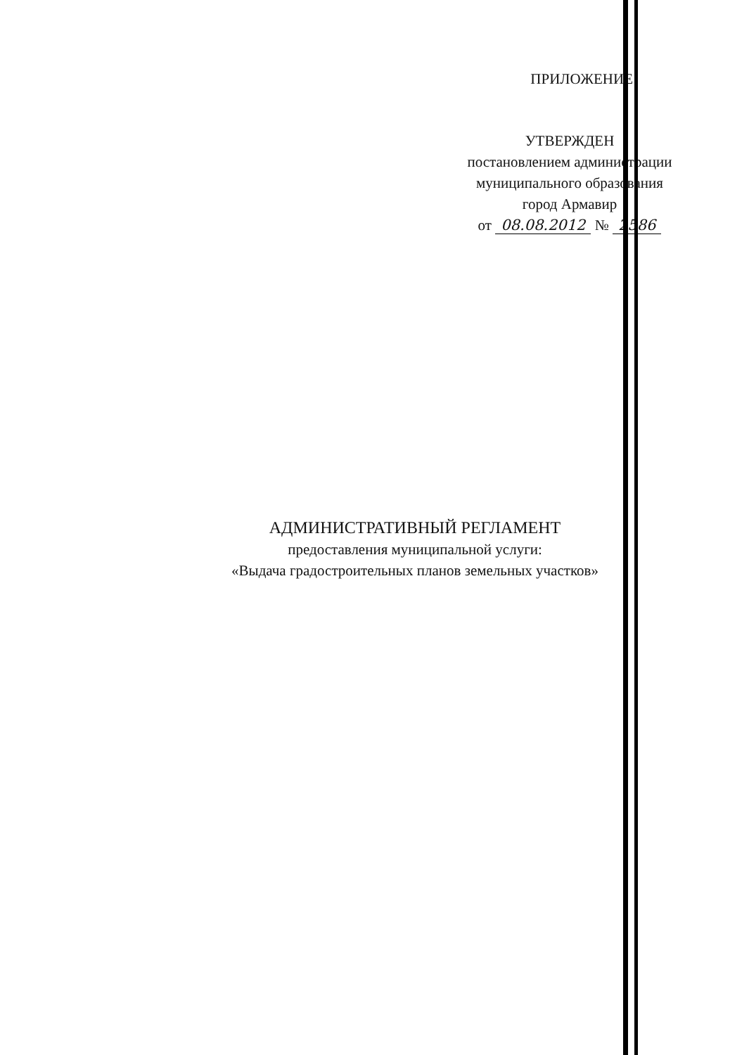ПРИЛОЖЕНИЕ
УТВЕРЖДЕН
постановлением администрации
муниципального образования
город Армавир
от 08.08.2012 № 2586
АДМИНИСТРАТИВНЫЙ РЕГЛАМЕНТ
предоставления муниципальной услуги:
«Выдача градостроительных планов земельных участков»